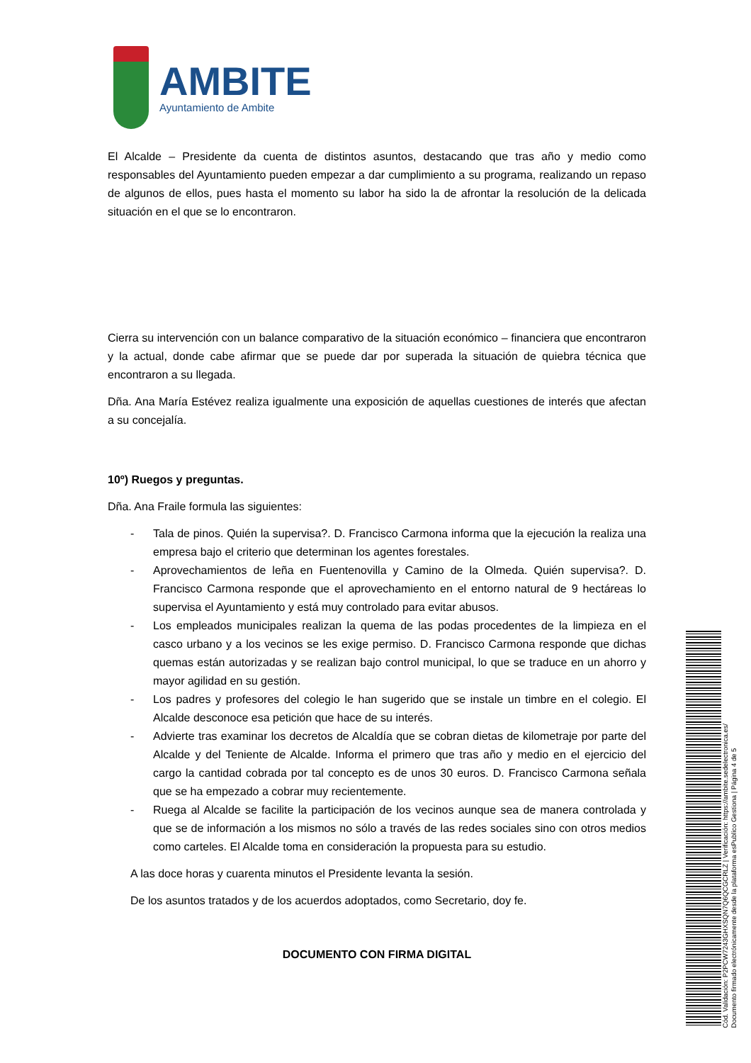AMBITE
Ayuntamiento de Ambite
El Alcalde – Presidente da cuenta de distintos asuntos, destacando que tras año y medio como responsables del Ayuntamiento pueden empezar a dar cumplimiento a su programa, realizando un repaso de algunos de ellos, pues hasta el momento su labor ha sido la de afrontar la resolución de la delicada situación en el que se lo encontraron.
Cierra su intervención con un balance comparativo de la situación económico – financiera que encontraron y la actual, donde cabe afirmar que se puede dar por superada la situación de quiebra técnica que encontraron a su llegada.
Dña. Ana María Estévez realiza igualmente una exposición de aquellas cuestiones de interés que afectan a su concejalía.
10º) Ruegos y preguntas.
Dña. Ana Fraile formula las siguientes:
- Tala de pinos. Quién la supervisa?. D. Francisco Carmona informa que la ejecución la realiza una empresa bajo el criterio que determinan los agentes forestales.
- Aprovechamientos de leña en Fuentenovilla y Camino de la Olmeda. Quién supervisa?. D. Francisco Carmona responde que el aprovechamiento en el entorno natural de 9 hectáreas lo supervisa el Ayuntamiento y está muy controlado para evitar abusos.
- Los empleados municipales realizan la quema de las podas procedentes de la limpieza en el casco urbano y a los vecinos se les exige permiso. D. Francisco Carmona responde que dichas quemas están autorizadas y se realizan bajo control municipal, lo que se traduce en un ahorro y mayor agilidad en su gestión.
- Los padres y profesores del colegio le han sugerido que se instale un timbre en el colegio. El Alcalde desconoce esa petición que hace de su interés.
- Advierte tras examinar los decretos de Alcaldía que se cobran dietas de kilometraje por parte del Alcalde y del Teniente de Alcalde. Informa el primero que tras año y medio en el ejercicio del cargo la cantidad cobrada por tal concepto es de unos 30 euros. D. Francisco Carmona señala que se ha empezado a cobrar muy recientemente.
- Ruega al Alcalde se facilite la participación de los vecinos aunque sea de manera controlada y que se de información a los mismos no sólo a través de las redes sociales sino con otros medios como carteles. El Alcalde toma en consideración la propuesta para su estudio.
A las doce horas y cuarenta minutos el Presidente levanta la sesión.
De los asuntos tratados y de los acuerdos adoptados, como Secretario, doy fe.
DOCUMENTO CON FIRMA DIGITAL
Cód. Validación: P2PCW7243GHXSQN7Q6QCGCRLZ | Verificación: https://ambite.sedelectronica.es/
Documento firmado electrónicamente desde la plataforma esPublico Gestiona | Página 4 de 5